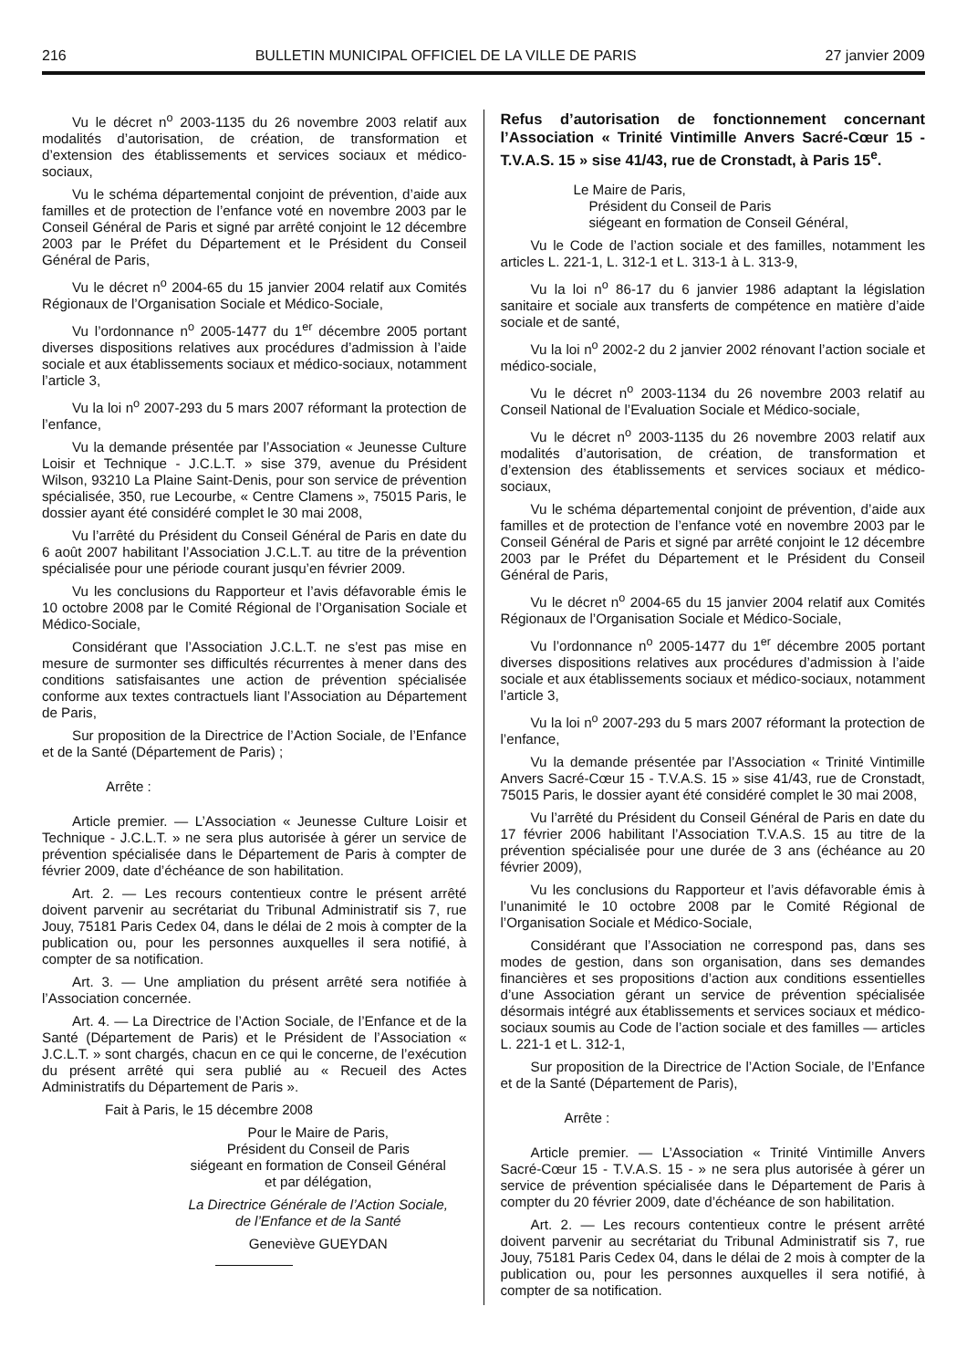216 BULLETIN MUNICIPAL OFFICIEL DE LA VILLE DE PARIS 27 janvier 2009
Vu le décret n<sup>o</sup> 2003-1135 du 26 novembre 2003 relatif aux modalités d’autorisation, de création, de transformation et d’extension des établissements et services sociaux et médico-sociaux,
Vu le schéma départemental conjoint de prévention, d’aide aux familles et de protection de l’enfance voté en novembre 2003 par le Conseil Général de Paris et signé par arrêté conjoint le 12 décembre 2003 par le Préfet du Département et le Président du Conseil Général de Paris,
Vu le décret n<sup>o</sup> 2004-65 du 15 janvier 2004 relatif aux Comités Régionaux de l’Organisation Sociale et Médico-Sociale,
Vu l’ordonnance n<sup>o</sup> 2005-1477 du 1<sup>er</sup> décembre 2005 portant diverses dispositions relatives aux procédures d’admission à l’aide sociale et aux établissements sociaux et médico-sociaux, notamment l’article 3,
Vu la loi n<sup>o</sup> 2007-293 du 5 mars 2007 réformant la protection de l’enfance,
Vu la demande présentée par l’Association « Jeunesse Culture Loisir et Technique - J.C.L.T. » sise 379, avenue du Président Wilson, 93210 La Plaine Saint-Denis, pour son service de prévention spécialisée, 350, rue Lecourbe, « Centre Clamens », 75015 Paris, le dossier ayant été considéré complet le 30 mai 2008,
Vu l’arrêté du Président du Conseil Général de Paris en date du 6 août 2007 habilitant l’Association J.C.L.T. au titre de la prévention spécialisée pour une période courant jusqu’en février 2009.
Vu les conclusions du Rapporteur et l’avis défavorable émis le 10 octobre 2008 par le Comité Régional de l’Organisation Sociale et Médico-Sociale,
Considérant que l’Association J.C.L.T. ne s’est pas mise en mesure de surmonter ses difficultés récurrentes à mener dans des conditions satisfaisantes une action de prévention spécialisée conforme aux textes contractuels liant l’Association au Département de Paris,
Sur proposition de la Directrice de l’Action Sociale, de l’Enfance et de la Santé (Département de Paris) ;
Arrête :
Article premier. — L’Association « Jeunesse Culture Loisir et Technique - J.C.L.T. » ne sera plus autorisée à gérer un service de prévention spécialisée dans le Département de Paris à compter de février 2009, date d’échéance de son habilitation.
Art. 2. — Les recours contentieux contre le présent arrêté doivent parvenir au secrétariat du Tribunal Administratif sis 7, rue Jouy, 75181 Paris Cedex 04, dans le délai de 2 mois à compter de la publication ou, pour les personnes auxquelles il sera notifié, à compter de sa notification.
Art. 3. — Une ampliation du présent arrêté sera notifiée à l’Association concernée.
Art. 4. — La Directrice de l’Action Sociale, de l’Enfance et de la Santé (Département de Paris) et le Président de l’Association « J.C.L.T. » sont chargés, chacun en ce qui le concerne, de l’exécution du présent arrêté qui sera publié au « Recueil des Actes Administratifs du Département de Paris ».
Fait à Paris, le 15 décembre 2008
Pour le Maire de Paris,
Président du Conseil de Paris
siégeant en formation de Conseil Général
et par délégation,
La Directrice Générale de l’Action Sociale,
de l’Enfance et de la Santé
Geneviève GUEYDAN
Refus d’autorisation de fonctionnement concernant l’Association « Trinité Vintimille Anvers Sacré-Cœur 15 - T.V.A.S. 15 » sise 41/43, rue de Cronstadt, à Paris 15<sup>e</sup>.
Le Maire de Paris,
Président du Conseil de Paris
siégeant en formation de Conseil Général,
Vu le Code de l’action sociale et des familles, notamment les articles L. 221-1, L. 312-1 et L. 313-1 à L. 313-9,
Vu la loi n<sup>o</sup> 86-17 du 6 janvier 1986 adaptant la législation sanitaire et sociale aux transferts de compétence en matière d’aide sociale et de santé,
Vu la loi n<sup>o</sup> 2002-2 du 2 janvier 2002 rénovant l’action sociale et médico-sociale,
Vu le décret n<sup>o</sup> 2003-1134 du 26 novembre 2003 relatif au Conseil National de l’Evaluation Sociale et Médico-sociale,
Vu le décret n<sup>o</sup> 2003-1135 du 26 novembre 2003 relatif aux modalités d’autorisation, de création, de transformation et d’extension des établissements et services sociaux et médico-sociaux,
Vu le schéma départemental conjoint de prévention, d’aide aux familles et de protection de l’enfance voté en novembre 2003 par le Conseil Général de Paris et signé par arrêté conjoint le 12 décembre 2003 par le Préfet du Département et le Président du Conseil Général de Paris,
Vu le décret n<sup>o</sup> 2004-65 du 15 janvier 2004 relatif aux Comités Régionaux de l’Organisation Sociale et Médico-Sociale,
Vu l’ordonnance n<sup>o</sup> 2005-1477 du 1<sup>er</sup> décembre 2005 portant diverses dispositions relatives aux procédures d’admission à l’aide sociale et aux établissements sociaux et médico-sociaux, notamment l’article 3,
Vu la loi n<sup>o</sup> 2007-293 du 5 mars 2007 réformant la protection de l’enfance,
Vu la demande présentée par l’Association « Trinité Vintimille Anvers Sacré-Cœur 15 - T.V.A.S. 15 » sise 41/43, rue de Cronstadt, 75015 Paris, le dossier ayant été considéré complet le 30 mai 2008,
Vu l’arrêté du Président du Conseil Général de Paris en date du 17 février 2006 habilitant l’Association T.V.A.S. 15 au titre de la prévention spécialisée pour une durée de 3 ans (échéance au 20 février 2009),
Vu les conclusions du Rapporteur et l’avis défavorable émis à l’unanimité le 10 octobre 2008 par le Comité Régional de l’Organisation Sociale et Médico-Sociale,
Considérant que l’Association ne correspond pas, dans ses modes de gestion, dans son organisation, dans ses demandes financières et ses propositions d’action aux conditions essentielles d’une Association gérant un service de prévention spécialisée désormais intégré aux établissements et services sociaux et médico-sociaux soumis au Code de l’action sociale et des familles — articles L. 221-1 et L. 312-1,
Sur proposition de la Directrice de l’Action Sociale, de l’Enfance et de la Santé (Département de Paris),
Arrête :
Article premier. — L’Association « Trinité Vintimille Anvers Sacré-Cœur 15 - T.V.A.S. 15 - » ne sera plus autorisée à gérer un service de prévention spécialisée dans le Département de Paris à compter du 20 février 2009, date d’échéance de son habilitation.
Art. 2. — Les recours contentieux contre le présent arrêté doivent parvenir au secrétariat du Tribunal Administratif sis 7, rue Jouy, 75181 Paris Cedex 04, dans le délai de 2 mois à compter de la publication ou, pour les personnes auxquelles il sera notifié, à compter de sa notification.